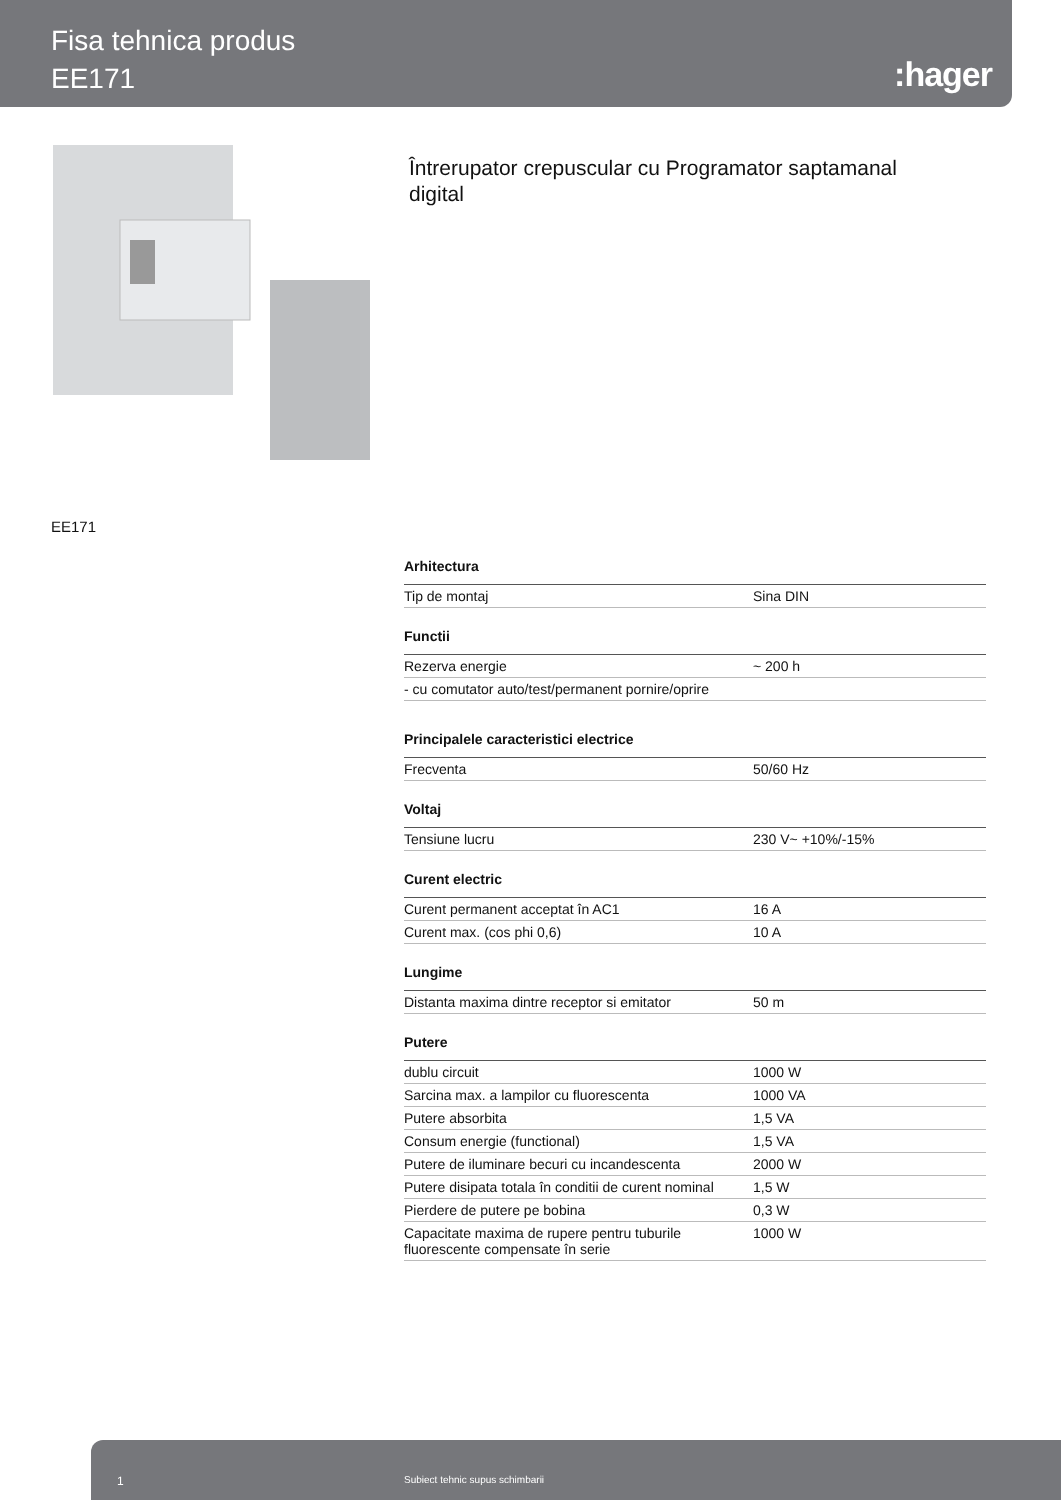Fisa tehnica produs
EE171
:hager
Întrerupator crepuscular cu Programator saptamanal digital
EE171
| Arhitectura | |
| --- | --- |
| Tip de montaj | Sina DIN |
| Functii | |
| Rezerva energie | ~ 200 h |
| - cu comutator auto/test/permanent pornire/oprire | |
| Principalele caracteristici electrice | |
| Frecventa | 50/60 Hz |
| Voltaj | |
| Tensiune lucru | 230 V~ +10%/-15% |
| Curent electric | |
| Curent permanent acceptat în AC1 | 16 A |
| Curent max. (cos phi 0,6) | 10 A |
| Lungime | |
| Distanta maxima dintre receptor si emitator | 50 m |
| Putere | |
| dublu circuit | 1000 W |
| Sarcina max. a lampilor cu fluorescenta | 1000 VA |
| Putere absorbita | 1,5 VA |
| Consum energie (functional) | 1,5 VA |
| Putere de iluminare becuri cu incandescenta | 2000 W |
| Putere disipata totala în conditii de curent nominal | 1,5 W |
| Pierdere de putere pe bobina | 0,3 W |
| Capacitate maxima de rupere pentru tuburile fluorescente compensate în serie | 1000 W |
1 Subiect tehnic supus schimbarii